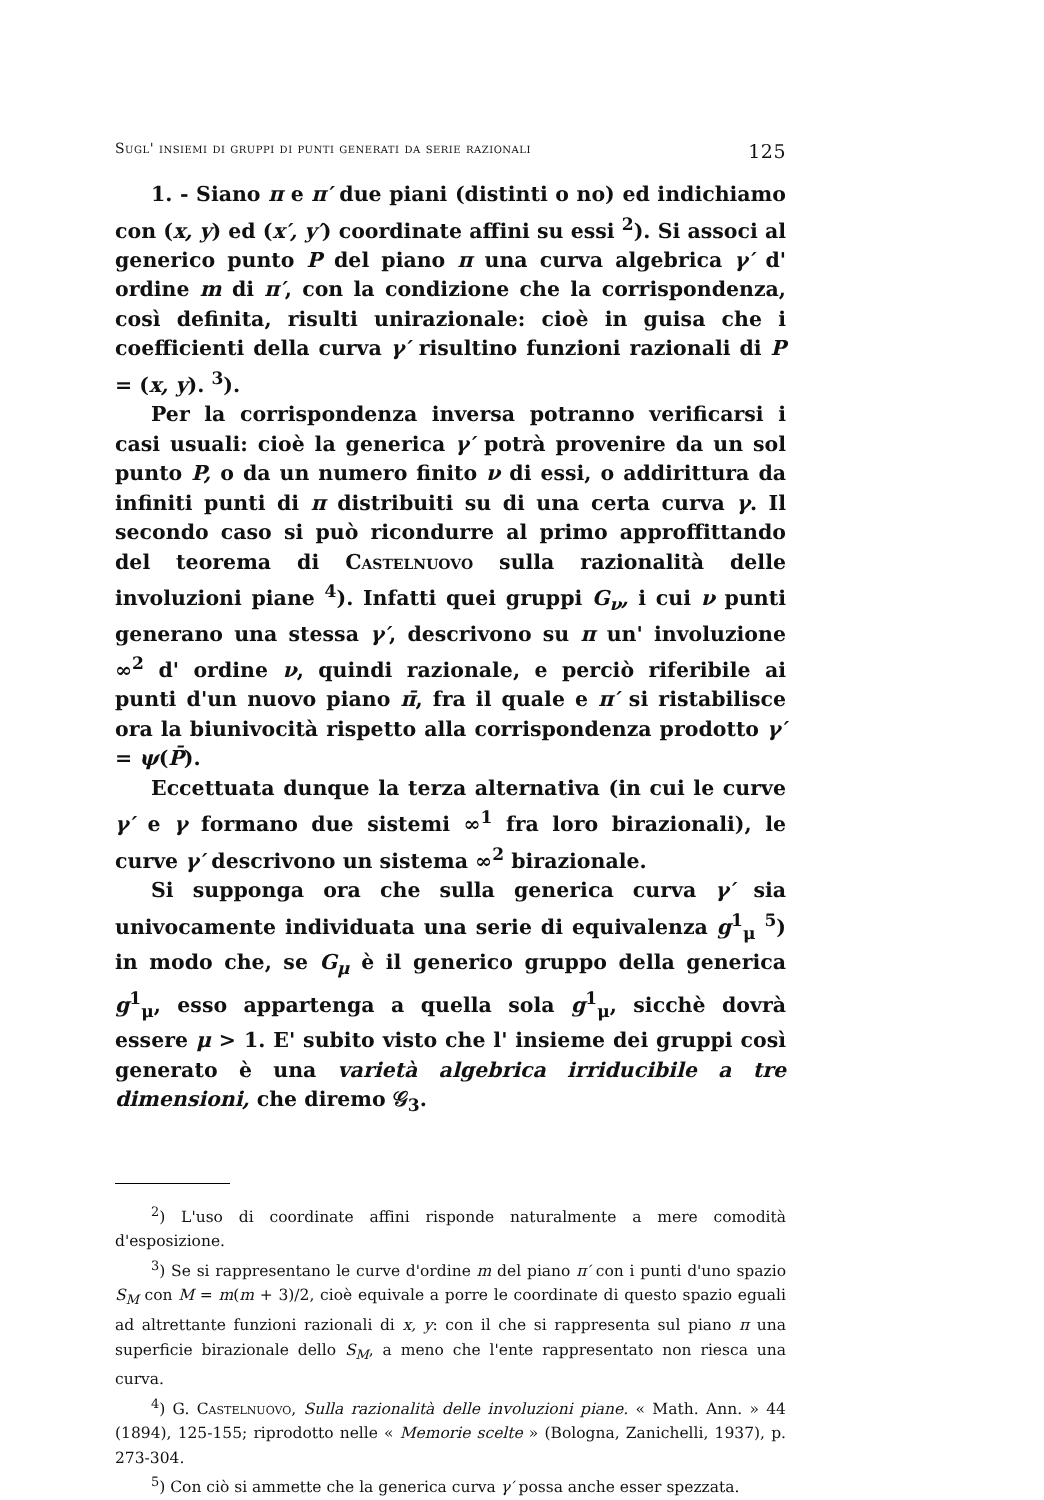Sugl' insiemi di gruppi di punti generati da serie razionali 125
1. - Siano π e π′ due piani (distinti o no) ed indichiamo con (x, y) ed (x′, y′) coordinate affini su essi <sup>2</sup>). Si associ al generico punto P del piano π una curva algebrica γ′ d' ordine m di π′, con la condizione che la corrispondenza, così definita, risulti unirazionale: cioè in guisa che i coefficienti della curva γ′ risultino funzioni razionali di P = (x, y). <sup>3</sup>).
Per la corrispondenza inversa potranno verificarsi i casi usuali: cioè la generica γ′ potrà provenire da un sol punto P, o da un numero finito ν di essi, o addirittura da infiniti punti di π distribuiti su di una certa curva γ. Il secondo caso si può ricondurre al primo approffittando del teorema di Castelnuovo sulla razionalità delle involuzioni piane <sup>4</sup>). Infatti quei gruppi G<sub>ν</sub>, i cui ν punti generano una stessa γ′, descrivono su π un' involuzione ∞<sup>2</sup> d' ordine ν, quindi razionale, e perciò riferibile ai punti d'un nuovo piano π̄, fra il quale e π′ si ristabilisce ora la biunivocità rispetto alla corrispondenza prodotto γ′ = ψ(P̄).
Eccettuata dunque la terza alternativa (in cui le curve γ′ e γ formano due sistemi ∞<sup>1</sup> fra loro birazionali), le curve γ′ descrivono un sistema ∞<sup>2</sup> birazionale.
Si supponga ora che sulla generica curva γ′ sia univocamente individuata una serie di equivalenza g<sup>1</sup><sub>μ</sub> <sup>5</sup>) in modo che, se G<sub>μ</sub> è il generico gruppo della generica g<sup>1</sup><sub>μ</sub>, esso appartenga a quella sola g<sup>1</sup><sub>μ</sub>, sicchè dovrà essere μ > 1. E' subito visto che l' insieme dei gruppi così generato è una varietà algebrica irriducibile a tre dimensioni, che diremo 𝒢<sub>3</sub>.
<sup>2</sup>) L'uso di coordinate affini risponde naturalmente a mere comodità d'esposizione.
<sup>3</sup>) Se si rappresentano le curve d'ordine m del piano π′ con i punti d'uno spazio S<sub>M</sub> con M = m(m + 3)/2, cioè equivale a porre le coordinate di questo spazio eguali ad altrettante funzioni razionali di x, y: con il che si rappresenta sul piano π una superficie birazionale dello S<sub>M</sub>, a meno che l'ente rappresentato non riesca una curva.
<sup>4</sup>) G. Castelnuovo, Sulla razionalità delle involuzioni piane. « Math. Ann. » 44 (1894), 125-155; riprodotto nelle « Memorie scelte » (Bologna, Zanichelli, 1937), p. 273-304.
<sup>5</sup>) Con ciò si ammette che la generica curva γ′ possa anche esser spezzata.